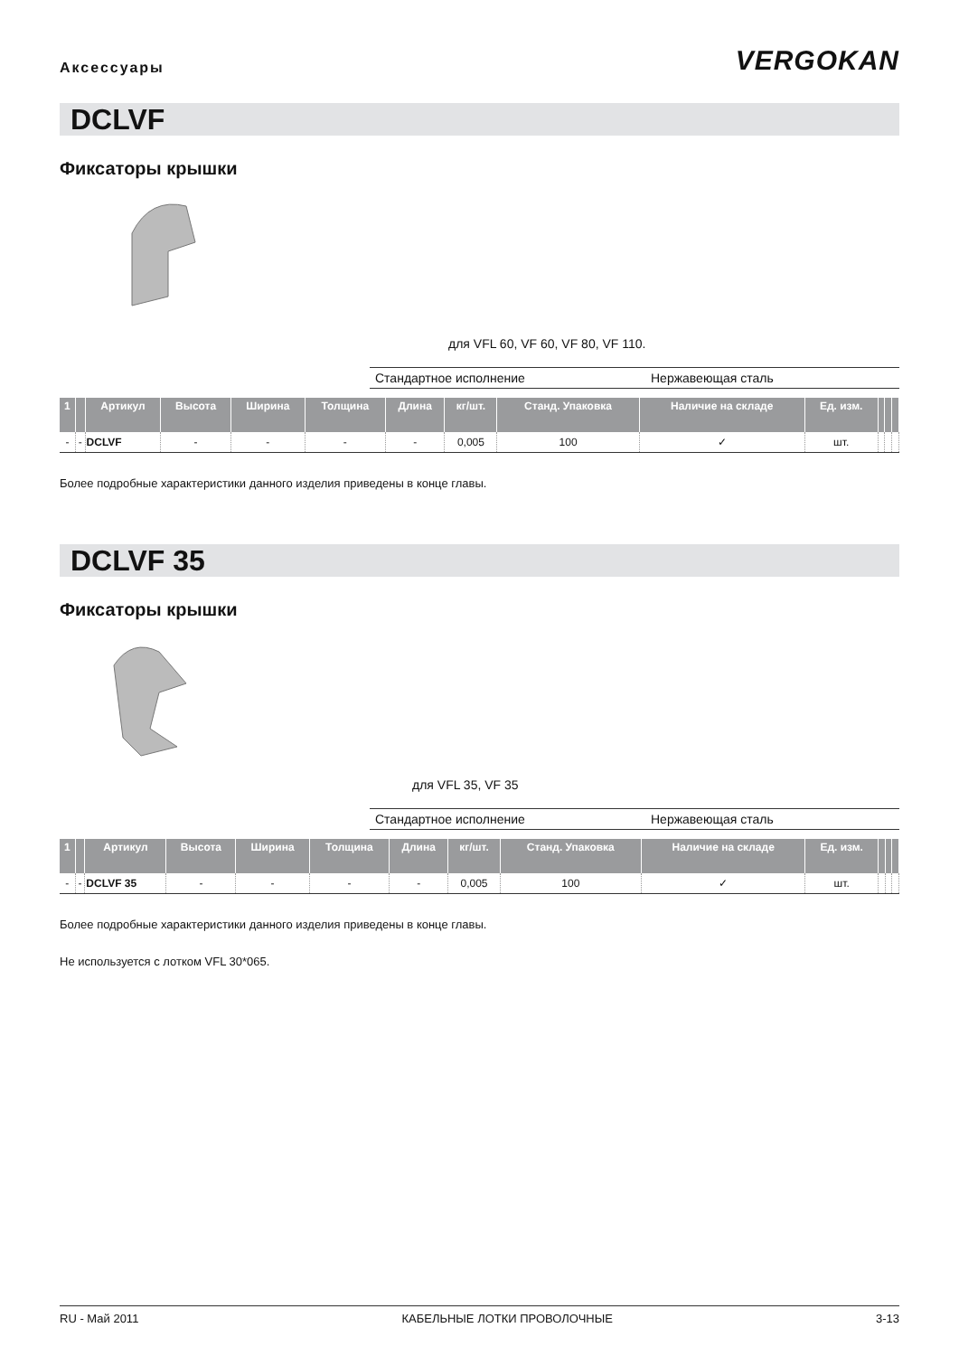Аксессуары
VERGOKAN
DCLVF
Фиксаторы крышки
для VFL 60, VF 60, VF 80, VF 110.
Стандартное исполнение Нержавеющая сталь
| 1 | | Артикул | Высота | Ширина | Толщина | Длина | кг/шт. | Станд. Упаковка | Наличие на складе | Ед. изм. | | | |
| --- | --- | --- | --- | --- | --- | --- | --- | --- | --- | --- | --- | --- | --- |
| - | - | DCLVF | - | - | - | - | 0,005 | 100 | ✓ | шт. | | | |
Более подробные характеристики данного изделия приведены в конце главы.
DCLVF 35
Фиксаторы крышки
для VFL 35, VF 35
Стандартное исполнение Нержавеющая сталь
| 1 | | Артикул | Высота | Ширина | Толщина | Длина | кг/шт. | Станд. Упаковка | Наличие на складе | Ед. изм. | | | |
| --- | --- | --- | --- | --- | --- | --- | --- | --- | --- | --- | --- | --- | --- |
| - | - | DCLVF 35 | - | - | - | - | 0,005 | 100 | ✓ | шт. | | | |
Более подробные характеристики данного изделия приведены в конце главы.
Не используется с лотком VFL 30*065.
RU - Май 2011 КАБЕЛЬНЫЕ ЛОТКИ ПРОВОЛОЧНЫЕ 3-13